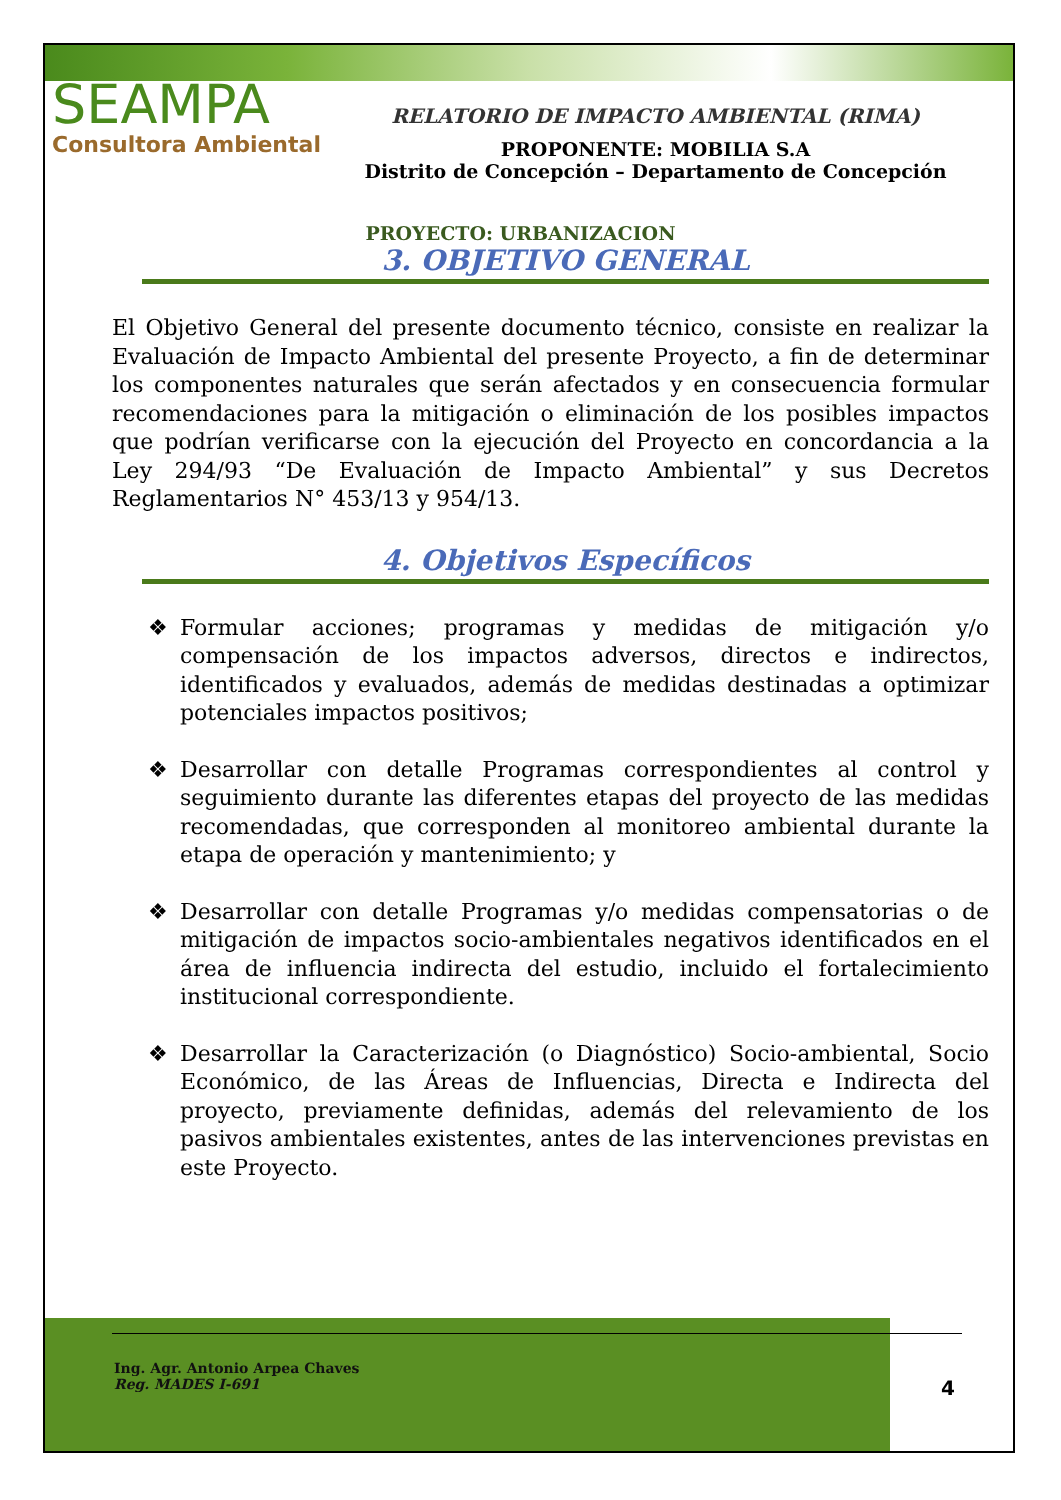SEAMPA
Consultora Ambiental
RELATORIO DE IMPACTO AMBIENTAL (RIMA)
PROPONENTE: MOBILIA S.A
Distrito de Concepción – Departamento de Concepción
PROYECTO: URBANIZACION
3. OBJETIVO GENERAL
El Objetivo General del presente documento técnico, consiste en realizar la Evaluación de Impacto Ambiental del presente Proyecto, a fin de determinar los componentes naturales que serán afectados y en consecuencia formular recomendaciones para la mitigación o eliminación de los posibles impactos que podrían verificarse con la ejecución del Proyecto en concordancia a la Ley 294/93 “De Evaluación de Impacto Ambiental” y sus Decretos Reglamentarios N° 453/13 y 954/13.
4. Objetivos Específicos
❖ Formular acciones; programas y medidas de mitigación y/o compensación de los impactos adversos, directos e indirectos, identificados y evaluados, además de medidas destinadas a optimizar potenciales impactos positivos;
❖ Desarrollar con detalle Programas correspondientes al control y seguimiento durante las diferentes etapas del proyecto de las medidas recomendadas, que corresponden al monitoreo ambiental durante la etapa de operación y mantenimiento; y
❖ Desarrollar con detalle Programas y/o medidas compensatorias o de mitigación de impactos socio-ambientales negativos identificados en el área de influencia indirecta del estudio, incluido el fortalecimiento institucional correspondiente.
❖ Desarrollar la Caracterización (o Diagnóstico) Socio-ambiental, Socio Económico, de las Áreas de Influencias, Directa e Indirecta del proyecto, previamente definidas, además del relevamiento de los pasivos ambientales existentes, antes de las intervenciones previstas en este Proyecto.
Ing. Agr. Antonio Arpea Chaves
Reg. MADES I-691
4